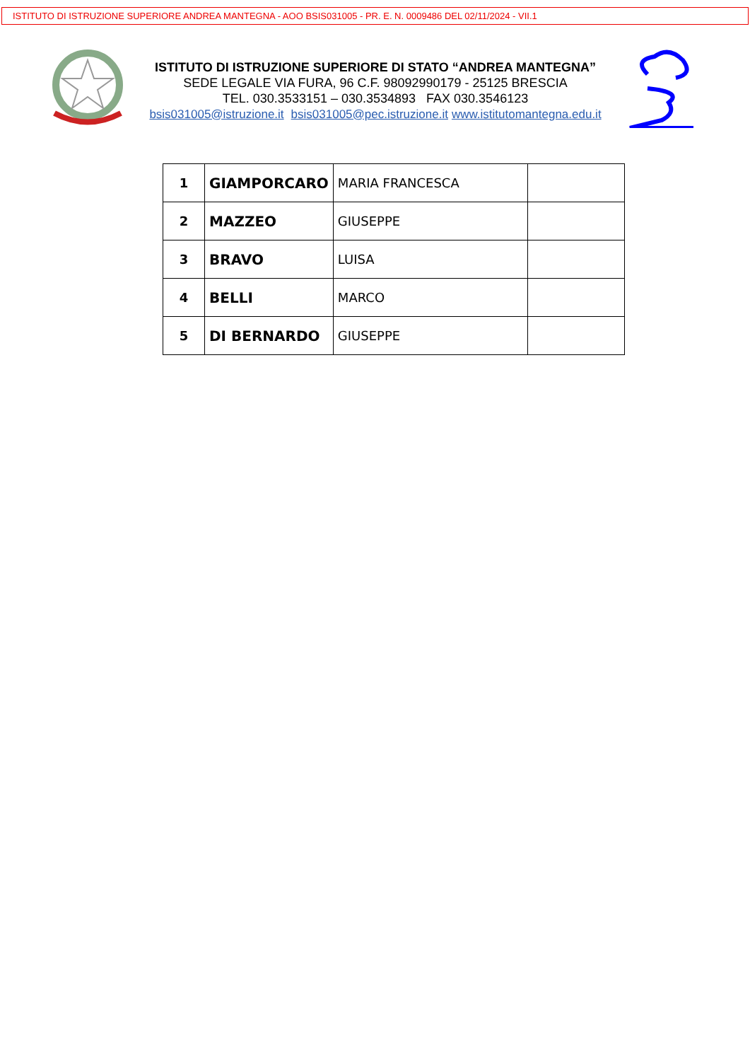ISTITUTO DI ISTRUZIONE SUPERIORE ANDREA MANTEGNA - AOO BSIS031005 - PR. E. N. 0009486 DEL 02/11/2024 - VII.1
ISTITUTO DI ISTRUZIONE SUPERIORE DI STATO “ANDREA MANTEGNA”
SEDE LEGALE VIA FURA, 96 C.F. 98092990179 - 25125 BRESCIA
TEL. 030.3533151 – 030.3534893 FAX 030.3546123
bsis031005@istruzione.it bsis031005@pec.istruzione.it www.istitutomantegna.edu.it
| 1 | GIAMPORCARO | MARIA FRANCESCA | |
| 2 | MAZZEO | GIUSEPPE | |
| 3 | BRAVO | LUISA | |
| 4 | BELLI | MARCO | |
| 5 | DI BERNARDO | GIUSEPPE | |